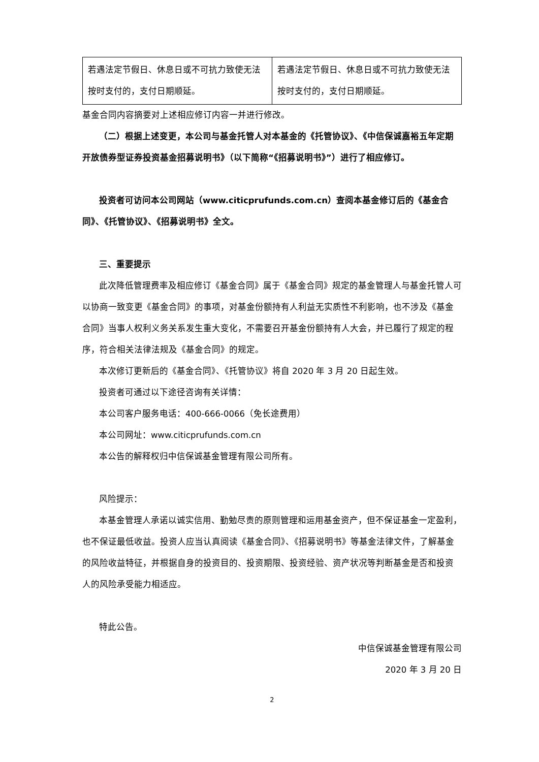| 若遇法定节假日、休息日或不可抗力致使无法按时支付的，支付日期顺延。 | 若遇法定节假日、休息日或不可抗力致使无法按时支付的，支付日期顺延。 |
基金合同内容摘要对上述相应修订内容一并进行修改。
（二）根据上述变更，本公司与基金托管人对本基金的《托管协议》、《中信保诚嘉裕五年定期开放债券型证券投资基金招募说明书》（以下简称“《招募说明书》”）进行了相应修订。
投资者可访问本公司网站（www.citicprufunds.com.cn）查阅本基金修订后的《基金合同》、《托管协议》、《招募说明书》全文。
三、重要提示
此次降低管理费率及相应修订《基金合同》属于《基金合同》规定的基金管理人与基金托管人可以协商一致变更《基金合同》的事项，对基金份额持有人利益无实质性不利影响，也不涉及《基金合同》当事人权利义务关系发生重大变化，不需要召开基金份额持有人大会，并已履行了规定的程序，符合相关法律法规及《基金合同》的规定。
本次修订更新后的《基金合同》、《托管协议》将自 2020 年 3 月 20 日起生效。
投资者可通过以下途径咨询有关详情：
本公司客户服务电话：400-666-0066（免长途费用）
本公司网址：www.citicprufunds.com.cn
本公告的解释权归中信保诚基金管理有限公司所有。
风险提示：
本基金管理人承诺以诚实信用、勤勉尽责的原则管理和运用基金资产，但不保证基金一定盈利，也不保证最低收益。投资人应当认真阅读《基金合同》、《招募说明书》等基金法律文件，了解基金的风险收益特征，并根据自身的投资目的、投资期限、投资经验、资产状况等判断基金是否和投资人的风险承受能力相适应。
特此公告。
中信保诚基金管理有限公司
2020 年 3 月 20 日
2